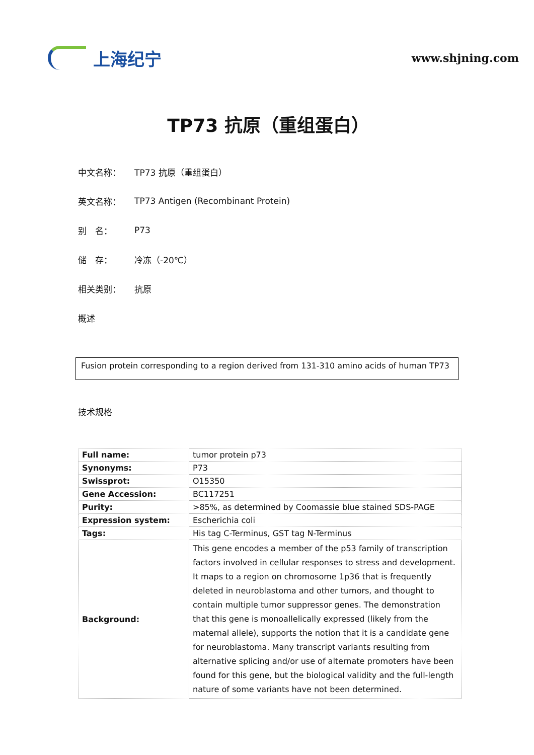上海纪宁
www.shjning.com
TP73 抗原（重组蛋白）
中文名称： TP73 抗原（重组蛋白）
英文名称： TP73 Antigen (Recombinant Protein)
别　名： P73
储　存： 冷冻（-20℃）
相关类别： 抗原
概述
Fusion protein corresponding to a region derived from 131-310 amino acids of human TP73
技术规格
| Full name: | tumor protein p73 |
| Synonyms: | P73 |
| Swissprot: | O15350 |
| Gene Accession: | BC117251 |
| Purity: | >85%, as determined by Coomassie blue stained SDS-PAGE |
| Expression system: | Escherichia coli |
| Tags: | His tag C-Terminus, GST tag N-Terminus |
| Background: | This gene encodes a member of the p53 family of transcription factors involved in cellular responses to stress and development. It maps to a region on chromosome 1p36 that is frequently deleted in neuroblastoma and other tumors, and thought to contain multiple tumor suppressor genes. The demonstration that this gene is monoallelically expressed (likely from the maternal allele), supports the notion that it is a candidate gene for neuroblastoma. Many transcript variants resulting from alternative splicing and/or use of alternate promoters have been found for this gene, but the biological validity and the full-length nature of some variants have not been determined. |